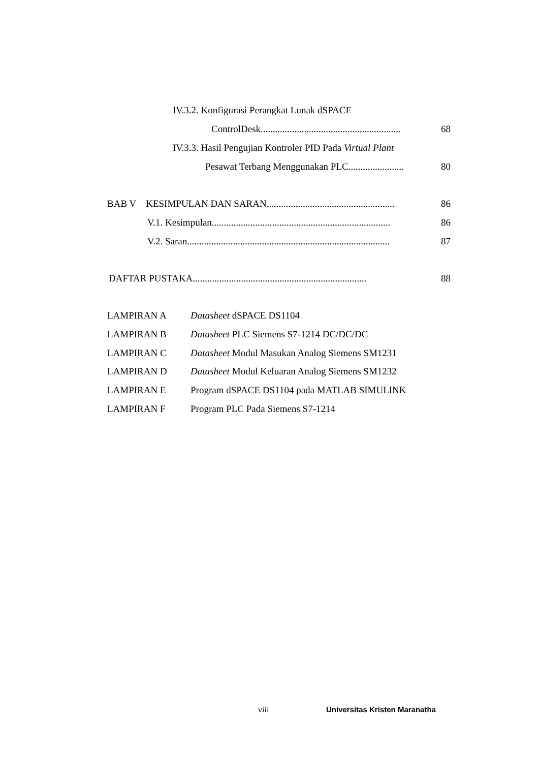IV.3.2. Konfigurasi Perangkat Lunak dSPACE
ControlDesk.......................................................... 68
IV.3.3. Hasil Pengujian Kontroler PID Pada Virtual Plant
Pesawat Terbang Menggunakan PLC....................... 80
BAB V KESIMPULAN DAN SARAN..................................................... 86
V.1. Kesimpulan.......................................................................... 86
V.2. Saran.................................................................................... 87
DAFTAR PUSTAKA........................................................................ 88
LAMPIRAN A Datasheet dSPACE DS1104
LAMPIRAN B Datasheet PLC Siemens S7-1214 DC/DC/DC
LAMPIRAN C Datasheet Modul Masukan Analog Siemens SM1231
LAMPIRAN D Datasheet Modul Keluaran Analog Siemens SM1232
LAMPIRAN E Program dSPACE DS1104 pada MATLAB SIMULINK
LAMPIRAN F Program PLC Pada Siemens S7-1214
viii Universitas Kristen Maranatha